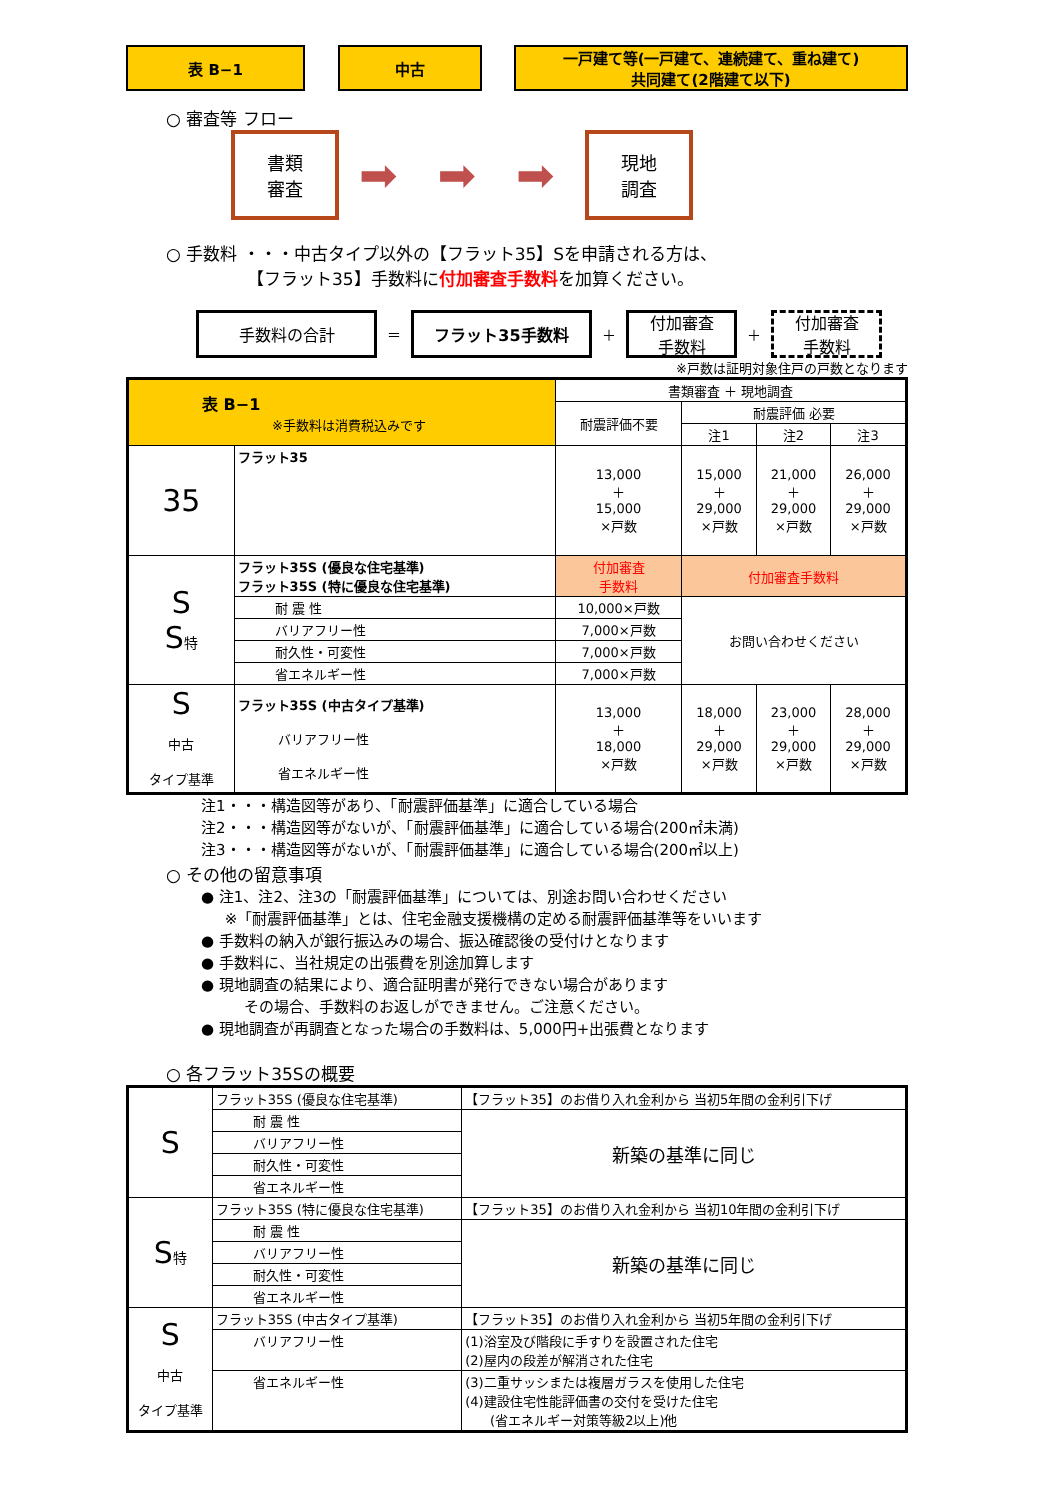表 B−1 中古 一戸建て等(一戸建て、連続建て、重ね建て)
共同建て(2階建て以下)
○ 審査等 フロー
書類
審査
➡ ➡ ➡
現地
調査
○ 手数料 ・・・中古タイプ以外の【フラット35】Sを申請される方は、
【フラット35】手数料に付加審査手数料を加算ください。
手数料の合計
＝
フラット35手数料
＋
付加審査
手数料
＋
付加審査
手数料
※戸数は証明対象住戸の戸数となります
| 表 B−1 ※手数料は消費税込みです | | 書類審査 ＋ 現地調査 | | | |
| | | 耐震評価不要 | 耐震評価 必要 | | |
| | | | 注1 | 注2 | 注3 |
| 35 | フラット35 | 13,000 ＋ 15,000 ×戸数 | 15,000 ＋ 29,000 ×戸数 | 21,000 ＋ 29,000 ×戸数 | 26,000 ＋ 29,000 ×戸数 |
| S S 特 | フラット35S (優良な住宅基準) フラット35S (特に優良な住宅基準) | 付加審査 手数料 | 付加審査手数料 | | |
| | 耐 震 性 | 10,000×戸数 | お問い合わせください | | |
| | バリアフリー性 | 7,000×戸数 | | | |
| | 耐久性・可変性 | 7,000×戸数 | | | |
| | 省エネルギー性 | 7,000×戸数 | | | |
| S 中古 タイプ基準 | フラット35S (中古タイプ基準) バリアフリー性 省エネルギー性 | 13,000 ＋ 18,000 ×戸数 | 18,000 ＋ 29,000 ×戸数 | 23,000 ＋ 29,000 ×戸数 | 28,000 ＋ 29,000 ×戸数 |
注1・・・構造図等があり、「耐震評価基準」に適合している場合
注2・・・構造図等がないが、「耐震評価基準」に適合している場合(200㎡未満)
注3・・・構造図等がないが、「耐震評価基準」に適合している場合(200㎡以上)
○ その他の留意事項
● 注1、注2、注3の「耐震評価基準」については、別途お問い合わせください
※「耐震評価基準」とは、住宅金融支援機構の定める耐震評価基準等をいいます
● 手数料の納入が銀行振込みの場合、振込確認後の受付けとなります
● 手数料に、当社規定の出張費を別途加算します
● 現地調査の結果により、適合証明書が発行できない場合があります
その場合、手数料のお返しができません。ご注意ください。
● 現地調査が再調査となった場合の手数料は、5,000円+出張費となります
○ 各フラット35Sの概要
| S | フラット35S (優良な住宅基準) | 【フラット35】のお借り入れ金利から 当初5年間の金利引下げ |
| | 耐 震 性 | 新築の基準に同じ |
| | バリアフリー性 | |
| | 耐久性・可変性 | |
| | 省エネルギー性 | |
| S 特 | フラット35S (特に優良な住宅基準) | 【フラット35】のお借り入れ金利から 当初10年間の金利引下げ |
| | 耐 震 性 | 新築の基準に同じ |
| | バリアフリー性 | |
| | 耐久性・可変性 | |
| | 省エネルギー性 | |
| S 中古 タイプ基準 | フラット35S (中古タイプ基準) | 【フラット35】のお借り入れ金利から 当初5年間の金利引下げ |
| | バリアフリー性 | (1)浴室及び階段に手すりを設置された住宅 (2)屋内の段差が解消された住宅 |
| | 省エネルギー性 | (3)二重サッシまたは複層ガラスを使用した住宅 (4)建設住宅性能評価書の交付を受けた住宅 (省エネルギー対策等級2以上)他 |